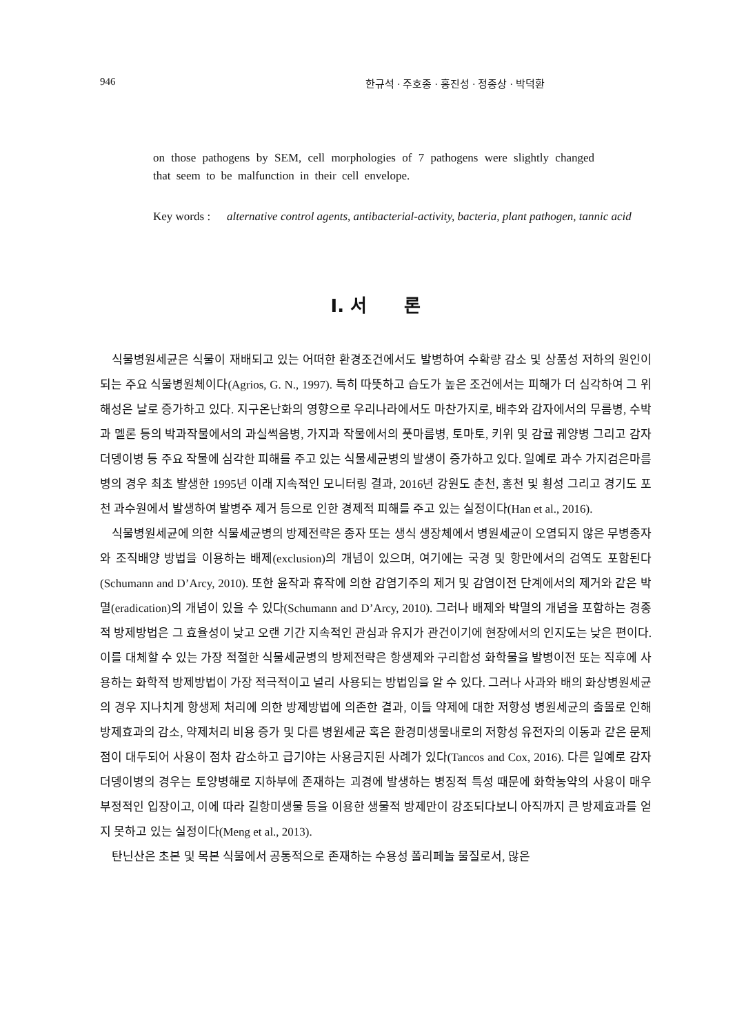946 한규석 · 주호종 · 홍진성 · 정종상 · 박덕환
on those pathogens by SEM, cell morphologies of 7 pathogens were slightly changed that seem to be malfunction in their cell envelope.
Key words : alternative control agents, antibacterial-activity, bacteria, plant pathogen, tannic acid
Ⅰ. 서 론
식물병원세균은 식물이 재배되고 있는 어떠한 환경조건에서도 발병하여 수확량 감소 및 상품성 저하의 원인이 되는 주요 식물병원체이다(Agrios, G. N., 1997). 특히 따뜻하고 습도가 높은 조건에서는 피해가 더 심각하여 그 위해성은 날로 증가하고 있다. 지구온난화의 영향으로 우리나라에서도 마찬가지로, 배추와 감자에서의 무름병, 수박과 멜론 등의 박과작물에서의 과실썩음병, 가지과 작물에서의 풋마름병, 토마토, 키위 및 감귤 궤양병 그리고 감자 더뎅이병 등 주요 작물에 심각한 피해를 주고 있는 식물세균병의 발생이 증가하고 있다. 일예로 과수 가지검은마름병의 경우 최초 발생한 1995년 이래 지속적인 모니터링 결과, 2016년 강원도 춘천, 홍천 및 횡성 그리고 경기도 포천 과수원에서 발생하여 발병주 제거 등으로 인한 경제적 피해를 주고 있는 실정이다(Han et al., 2016).
식물병원세균에 의한 식물세균병의 방제전략은 종자 또는 생식 생장체에서 병원세균이 오염되지 않은 무병종자와 조직배양 방법을 이용하는 배제(exclusion)의 개념이 있으며, 여기에는 국경 및 항만에서의 검역도 포함된다(Schumann and D’Arcy, 2010). 또한 윤작과 휴작에 의한 감염기주의 제거 및 감염이전 단계에서의 제거와 같은 박멸(eradication)의 개념이 있을 수 있다(Schumann and D’Arcy, 2010). 그러나 배제와 박멸의 개념을 포함하는 경종적 방제방법은 그 효율성이 낮고 오랜 기간 지속적인 관심과 유지가 관건이기에 현장에서의 인지도는 낮은 편이다. 이를 대체할 수 있는 가장 적절한 식물세균병의 방제전략은 항생제와 구리합성 화학물을 발병이전 또는 직후에 사용하는 화학적 방제방법이 가장 적극적이고 널리 사용되는 방법임을 알 수 있다. 그러나 사과와 배의 화상병원세균의 경우 지나치게 항생제 처리에 의한 방제방법에 의존한 결과, 이들 약제에 대한 저항성 병원세균의 출몰로 인해 방제효과의 감소, 약제처리 비용 증가 및 다른 병원세균 혹은 환경미생물내로의 저항성 유전자의 이동과 같은 문제점이 대두되어 사용이 점차 감소하고 급기야는 사용금지된 사례가 있다(Tancos and Cox, 2016). 다른 일예로 감자더뎅이병의 경우는 토양병해로 지하부에 존재하는 괴경에 발생하는 병징적 특성 때문에 화학농약의 사용이 매우 부정적인 입장이고, 이에 따라 길항미생물 등을 이용한 생물적 방제만이 강조되다보니 아직까지 큰 방제효과를 얻지 못하고 있는 실정이다(Meng et al., 2013).
탄닌산은 초본 및 목본 식물에서 공통적으로 존재하는 수용성 폴리페놀 물질로서, 많은